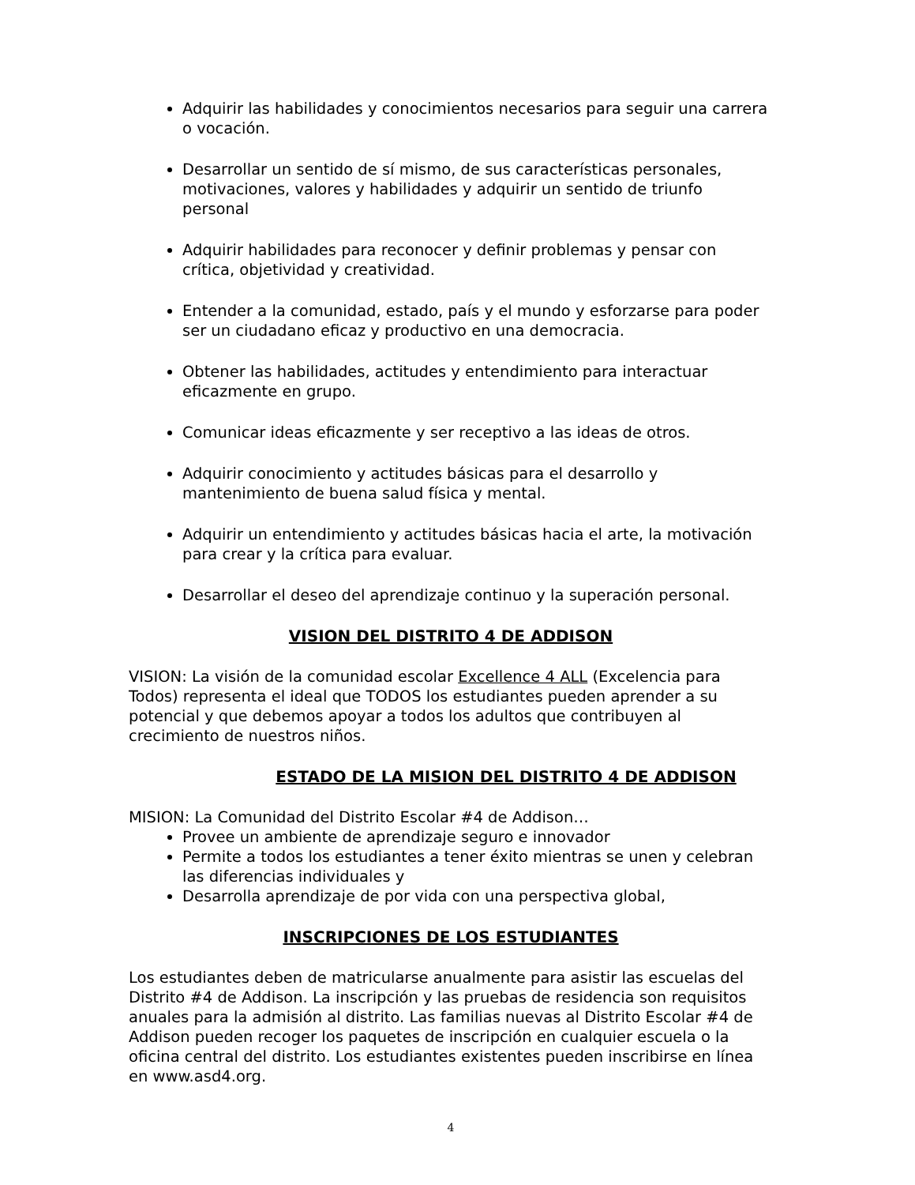Adquirir las habilidades y conocimientos necesarios para seguir una carrera o vocación.
Desarrollar un sentido de sí mismo, de sus características personales, motivaciones, valores y habilidades y adquirir un sentido de triunfo personal
Adquirir habilidades para reconocer y definir problemas y pensar con crítica, objetividad y creatividad.
Entender a la comunidad, estado, país y el mundo y esforzarse para poder ser un ciudadano eficaz y productivo en una democracia.
Obtener las habilidades, actitudes y entendimiento para interactuar eficazmente en grupo.
Comunicar ideas eficazmente y ser receptivo a las ideas de otros.
Adquirir conocimiento y actitudes básicas para el desarrollo y mantenimiento de buena salud física y mental.
Adquirir un entendimiento y actitudes básicas hacia el arte, la motivación para crear y la crítica para evaluar.
Desarrollar el deseo del aprendizaje continuo y la superación personal.
VISION DEL DISTRITO 4 DE ADDISON
VISION: La visión de la comunidad escolar Excellence 4 ALL (Excelencia para Todos) representa el ideal que TODOS los estudiantes pueden aprender a su potencial y que debemos apoyar a todos los adultos que contribuyen al crecimiento de nuestros niños.
ESTADO DE LA MISION DEL DISTRITO 4 DE ADDISON
MISION: La Comunidad del Distrito Escolar #4 de Addison…
Provee un ambiente de aprendizaje seguro e innovador
Permite a todos los estudiantes a tener éxito mientras se unen y celebran las diferencias individuales y
Desarrolla aprendizaje de por vida con una perspectiva global,
INSCRIPCIONES DE LOS ESTUDIANTES
Los estudiantes deben de matricularse anualmente para asistir las escuelas del Distrito #4 de Addison. La inscripción y las pruebas de residencia son requisitos anuales para la admisión al distrito. Las familias nuevas al Distrito Escolar #4 de Addison pueden recoger los paquetes de inscripción en cualquier escuela o la oficina central del distrito. Los estudiantes existentes pueden inscribirse en línea en www.asd4.org.
4